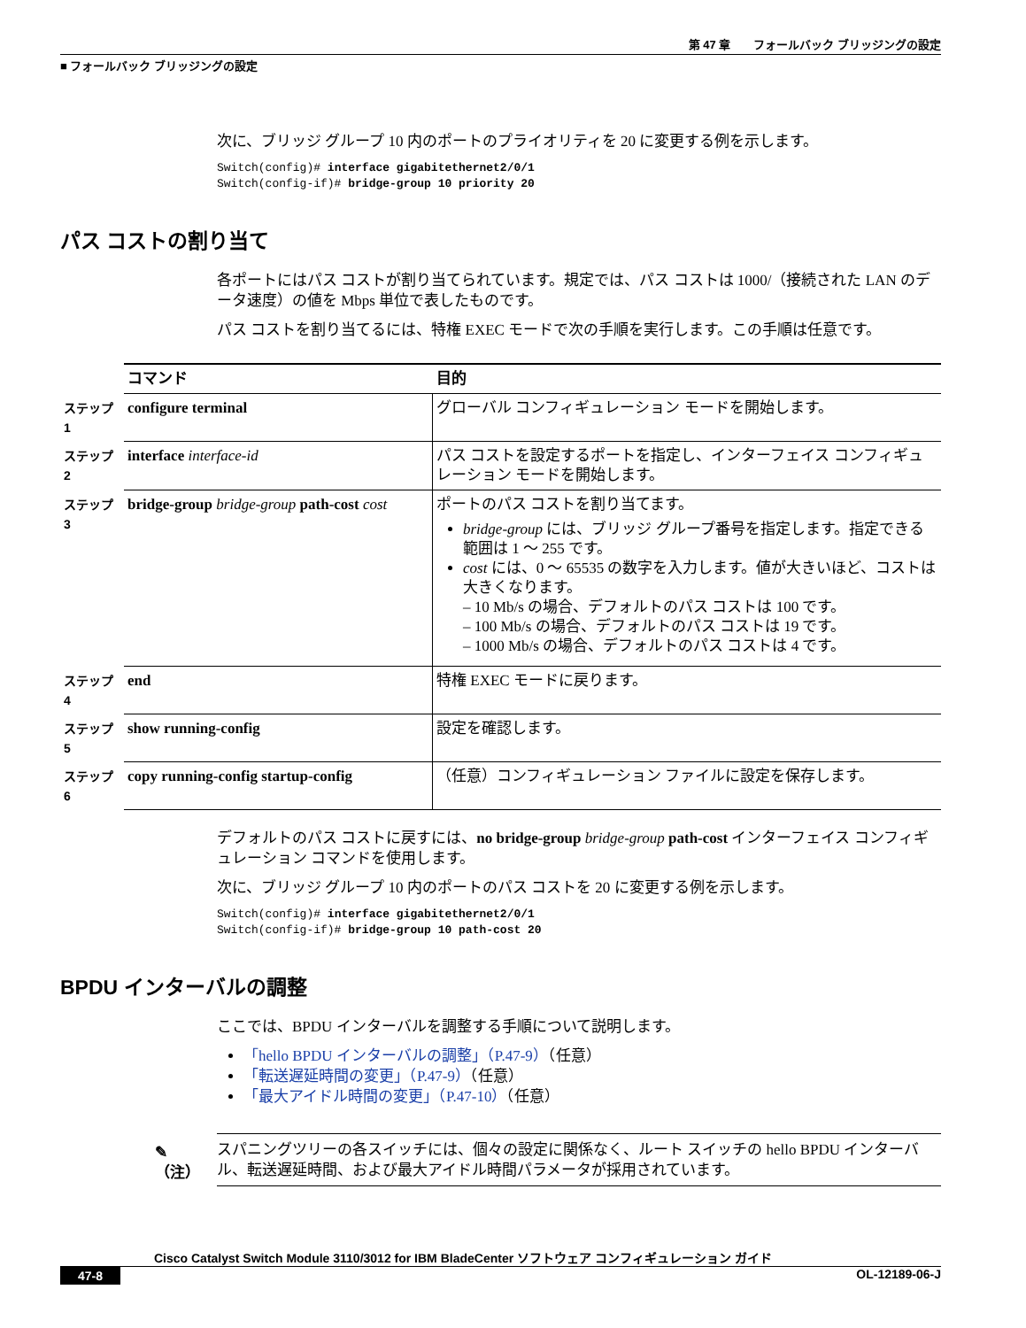第 47 章　　フォールバック ブリッジングの設定
■ フォールバック ブリッジングの設定
次に、ブリッジ グループ 10 内のポートのプライオリティを 20 に変更する例を示します。
Switch(config)# interface gigabitethernet2/0/1
Switch(config-if)# bridge-group 10 priority 20
パス コストの割り当て
各ポートにはパス コストが割り当てられています。規定では、パス コストは 1000/（接続された LAN のデータ速度）の値を Mbps 単位で表したものです。
パス コストを割り当てるには、特権 EXEC モードで次の手順を実行します。この手順は任意です。
| | コマンド | 目的 |
| ステップ 1 | configure terminal | グローバル コンフィギュレーション モードを開始します。 |
| ステップ 2 | interface interface-id | パス コストを設定するポートを指定し、インターフェイス コンフィギュレーション モードを開始します。 |
| ステップ 3 | bridge-group bridge-group path-cost cost | ポートのパス コストを割り当てます。 bridge-group には、ブリッジ グループ番号を指定します。指定できる範囲は 1 ～ 255 です。 cost には、0 ～ 65535 の数字を入力します。値が大きいほど、コストは大きくなります。 – 10 Mb/s の場合、デフォルトのパス コストは 100 です。 – 100 Mb/s の場合、デフォルトのパス コストは 19 です。 – 1000 Mb/s の場合、デフォルトのパス コストは 4 です。 |
| ステップ 4 | end | 特権 EXEC モードに戻ります。 |
| ステップ 5 | show running-config | 設定を確認します。 |
| ステップ 6 | copy running-config startup-config | （任意）コンフィギュレーション ファイルに設定を保存します。 |
デフォルトのパス コストに戻すには、no bridge-group bridge-group path-cost インターフェイス コンフィギュレーション コマンドを使用します。
次に、ブリッジ グループ 10 内のポートのパス コストを 20 に変更する例を示します。
Switch(config)# interface gigabitethernet2/0/1
Switch(config-if)# bridge-group 10 path-cost 20
BPDU インターバルの調整
ここでは、BPDU インターバルを調整する手順について説明します。
「hello BPDU インターバルの調整」（P.47-9）（任意）
「転送遅延時間の変更」（P.47-9）（任意）
「最大アイドル時間の変更」（P.47-10）（任意）
✎
（注）
スパニングツリーの各スイッチには、個々の設定に関係なく、ルート スイッチの hello BPDU インターバル、転送遅延時間、および最大アイドル時間パラメータが採用されています。
Cisco Catalyst Switch Module 3110/3012 for IBM BladeCenter ソフトウェア コンフィギュレーション ガイド
47-8 OL-12189-06-J